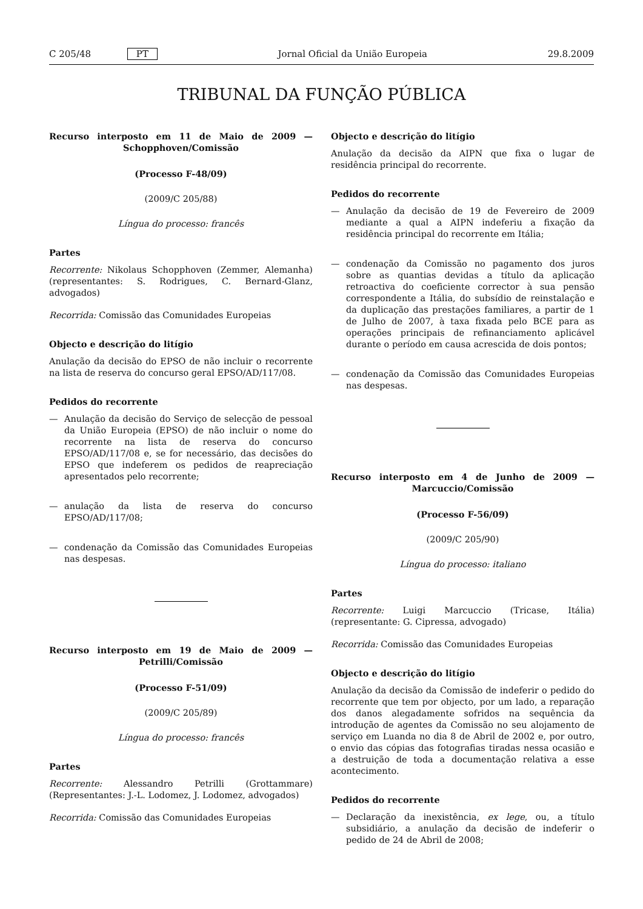C 205/48 PT Jornal Oficial da União Europeia 29.8.2009
TRIBUNAL DA FUNÇÃO PÚBLICA
Recurso interposto em 11 de Maio de 2009 — Schopphoven/Comissão
(Processo F-48/09)
(2009/C 205/88)
Língua do processo: francês
Partes
Recorrente: Nikolaus Schopphoven (Zemmer, Alemanha) (representantes: S. Rodrigues, C. Bernard-Glanz, advogados)
Recorrida: Comissão das Comunidades Europeias
Objecto e descrição do litígio
Anulação da decisão do EPSO de não incluir o recorrente na lista de reserva do concurso geral EPSO/AD/117/08.
Pedidos do recorrente
— Anulação da decisão do Serviço de selecção de pessoal da União Europeia (EPSO) de não incluir o nome do recorrente na lista de reserva do concurso EPSO/AD/117/08 e, se for necessário, das decisões do EPSO que indeferem os pedidos de reapreciação apresentados pelo recorrente;
— anulação da lista de reserva do concurso EPSO/AD/117/08;
— condenação da Comissão das Comunidades Europeias nas despesas.
Recurso interposto em 19 de Maio de 2009 — Petrilli/Comissão
(Processo F-51/09)
(2009/C 205/89)
Língua do processo: francês
Partes
Recorrente: Alessandro Petrilli (Grottammare) (Representantes: J.-L. Lodomez, J. Lodomez, advogados)
Recorrida: Comissão das Comunidades Europeias
Objecto e descrição do litígio
Anulação da decisão da AIPN que fixa o lugar de residência principal do recorrente.
Pedidos do recorrente
— Anulação da decisão de 19 de Fevereiro de 2009 mediante a qual a AIPN indeferiu a fixação da residência principal do recorrente em Itália;
— condenação da Comissão no pagamento dos juros sobre as quantias devidas a título da aplicação retroactiva do coeficiente corrector à sua pensão correspondente a Itália, do subsídio de reinstalação e da duplicação das prestações familiares, a partir de 1 de Julho de 2007, à taxa fixada pelo BCE para as operações principais de refinanciamento aplicável durante o período em causa acrescida de dois pontos;
— condenação da Comissão das Comunidades Europeias nas despesas.
Recurso interposto em 4 de Junho de 2009 — Marcuccio/Comissão
(Processo F-56/09)
(2009/C 205/90)
Língua do processo: italiano
Partes
Recorrente: Luigi Marcuccio (Tricase, Itália) (representante: G. Cipressa, advogado)
Recorrida: Comissão das Comunidades Europeias
Objecto e descrição do litígio
Anulação da decisão da Comissão de indeferir o pedido do recorrente que tem por objecto, por um lado, a reparação dos danos alegadamente sofridos na sequência da introdução de agentes da Comissão no seu alojamento de serviço em Luanda no dia 8 de Abril de 2002 e, por outro, o envio das cópias das fotografias tiradas nessa ocasião e a destruição de toda a documentação relativa a esse acontecimento.
Pedidos do recorrente
— Declaração da inexistência, ex lege, ou, a título subsidiário, a anulação da decisão de indeferir o pedido de 24 de Abril de 2008;